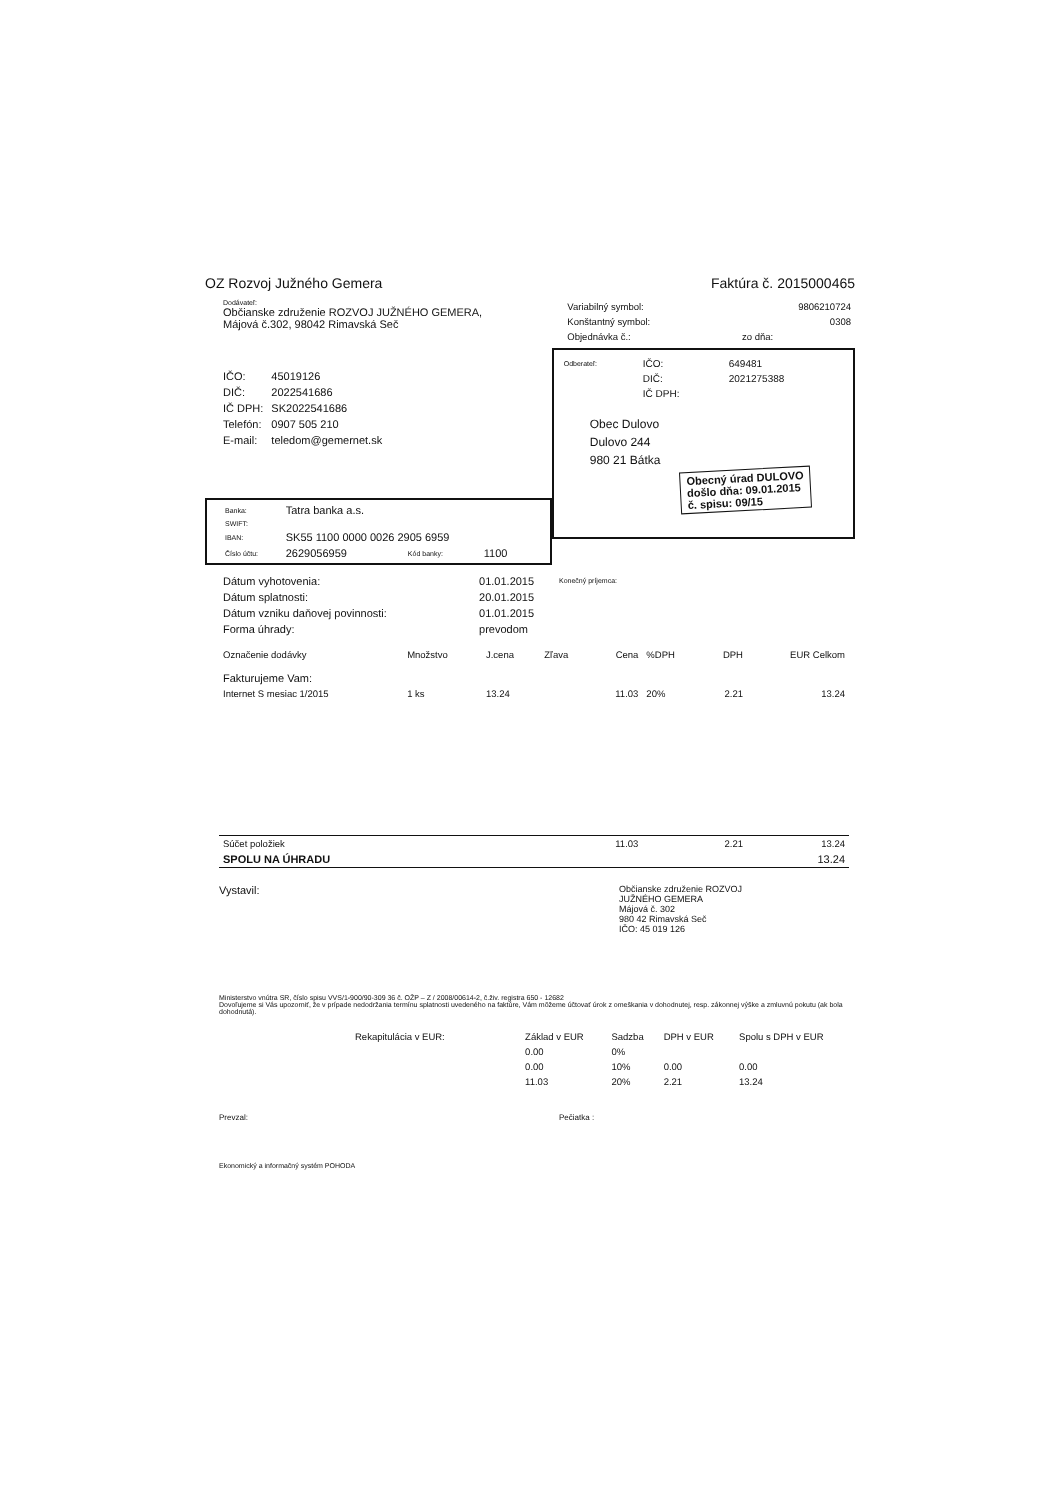OZ Rozvoj Južného Gemera Faktúra č. 2015000465
Dodávateľ:
Občianske združenie ROZVOJ JUŽNÉHO GEMERA,
Májová č.302, 98042 Rimavská Seč
| Variabilný symbol: | 9806210724 |
| Konštantný symbol: | 0308 |
| Objednávka č.: | zo dňa: |
| IČO: | 45019126 |
| DIČ: | 2022541686 |
| IČ DPH: | SK2022541686 |
| Telefón: | 0907 505 210 |
| E-mail: | teledom@gemernet.sk |
| Banka: | Tatra banka a.s. | | |
| SWIFT: | | | |
| IBAN: | SK55 1100 0000 0026 2905 6959 | | |
| Číslo účtu: | 2629056959 | Kód banky: | 1100 |
| Odberateľ: | IČO: | 649481 |
| | DIČ: | 2021275388 |
| | IČ DPH: | |
Obec Dulovo
Dulovo 244
980 21 Bátka
Obecný úrad DULOVO
došlo dňa: 09.01.2015
č. spisu: 09/15
| Dátum vyhotovenia: | 01.01.2015 |
| Dátum splatnosti: | 20.01.2015 |
| Dátum vzniku daňovej povinnosti: | 01.01.2015 |
| Forma úhrady: | prevodom |
Konečný príjemca:
| Označenie dodávky | Množstvo | J.cena | Zľava | Cena | %DPH | DPH | EUR Celkom |
| --- | --- | --- | --- | --- | --- | --- | --- |
| Fakturujeme Vam: | | | | | | | |
| Internet S mesiac 1/2015 | 1 ks | 13.24 | | 11.03 | 20% | 2.21 | 13.24 |
| Súčet položiek | | | | 11.03 | | 2.21 | 13.24 |
| SPOLU NA ÚHRADU | | | | | | | 13.24 |
Vystavil:
Občianske združenie ROZVOJ
JUŽNÉHO GEMERA
Májová č. 302
980 42 Rimavská Seč
IČO: 45 019 126
Ministerstvo vnútra SR, číslo spisu VVS/1-900/90-309 36 č. OŽP – Z / 2008/00614-2, č.živ. registra 650 - 12682
Dovoľujeme si Vás upozorniť, že v prípade nedodržania termínu splatnosti uvedeného na faktúre, Vám môžeme účtovať úrok z omeškania v dohodnutej, resp. zákonnej výške a zmluvnú pokutu (ak bola dohodnutá).
| Rekapitulácia v EUR: | Základ v EUR | Sadzba | DPH v EUR | Spolu s DPH v EUR |
| --- | --- | --- | --- | --- |
| | 0.00 | 0% | | |
| | 0.00 | 10% | 0.00 | 0.00 |
| | 11.03 | 20% | 2.21 | 13.24 |
Prevzal: Pečiatka :
Ekonomický a informačný systém POHODA